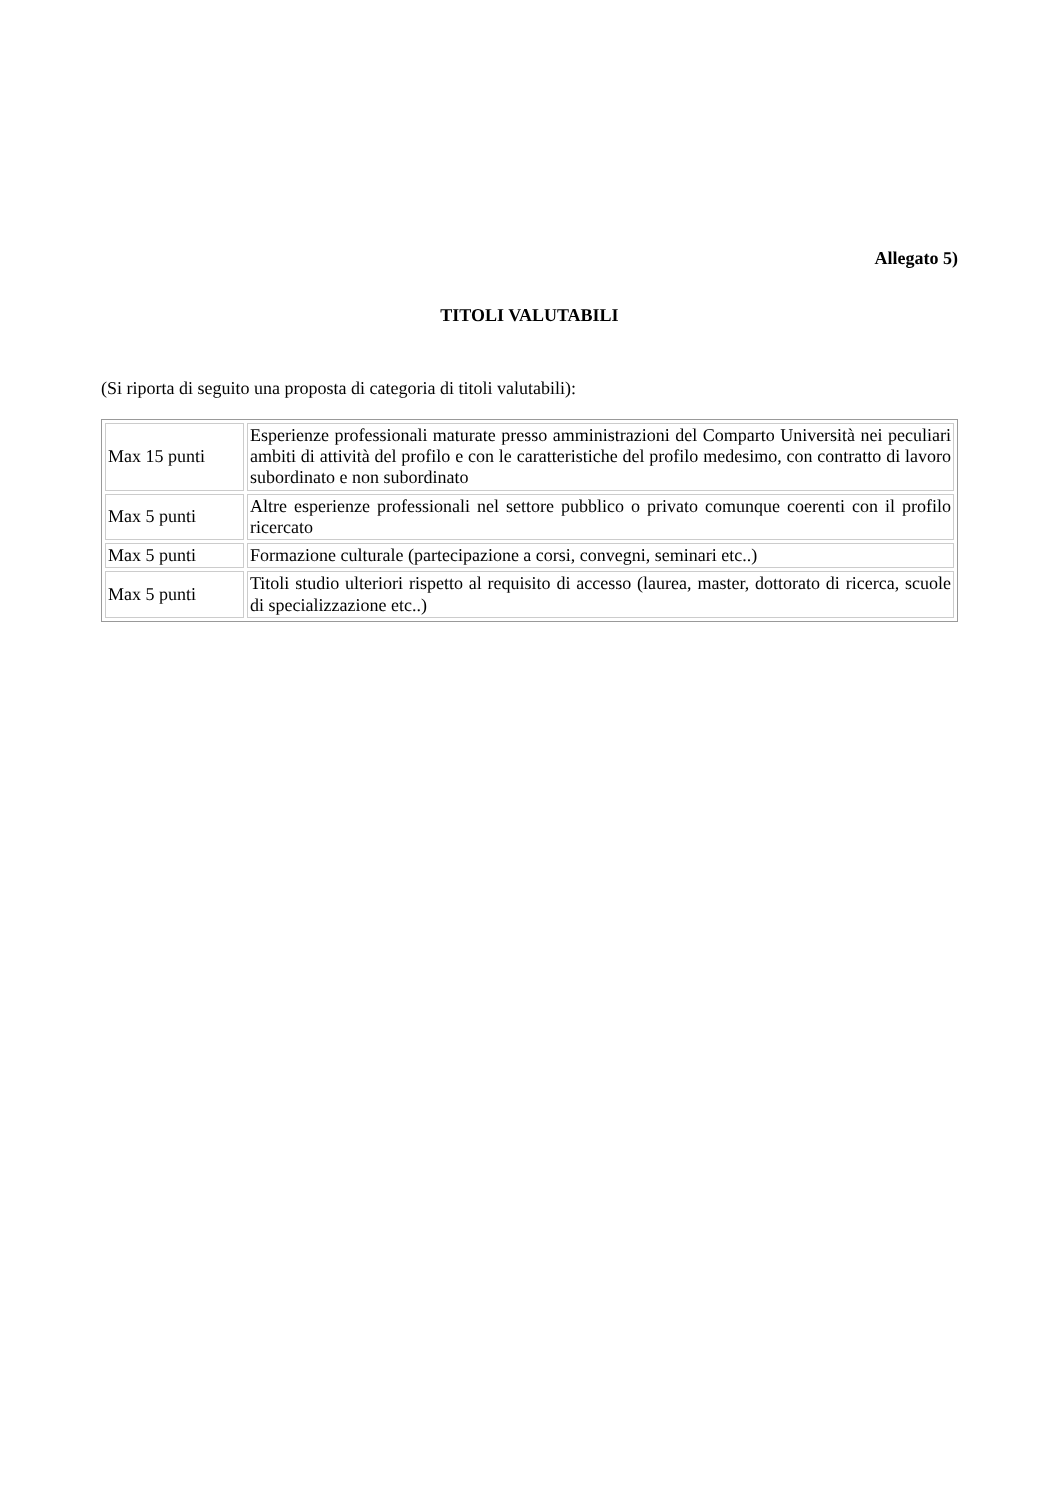Allegato 5)
TITOLI VALUTABILI
(Si riporta di seguito una proposta di categoria di titoli valutabili):
| Max 15 punti | Esperienze professionali maturate presso amministrazioni del Comparto Università nei peculiari ambiti di attività del profilo e con le caratteristiche del profilo medesimo, con contratto di lavoro subordinato e non subordinato |
| Max 5 punti | Altre esperienze professionali nel settore pubblico o privato comunque coerenti con il profilo ricercato |
| Max 5 punti | Formazione culturale (partecipazione a corsi, convegni, seminari etc..) |
| Max 5 punti | Titoli studio ulteriori rispetto al requisito di accesso (laurea, master, dottorato di ricerca, scuole di specializzazione etc..) |